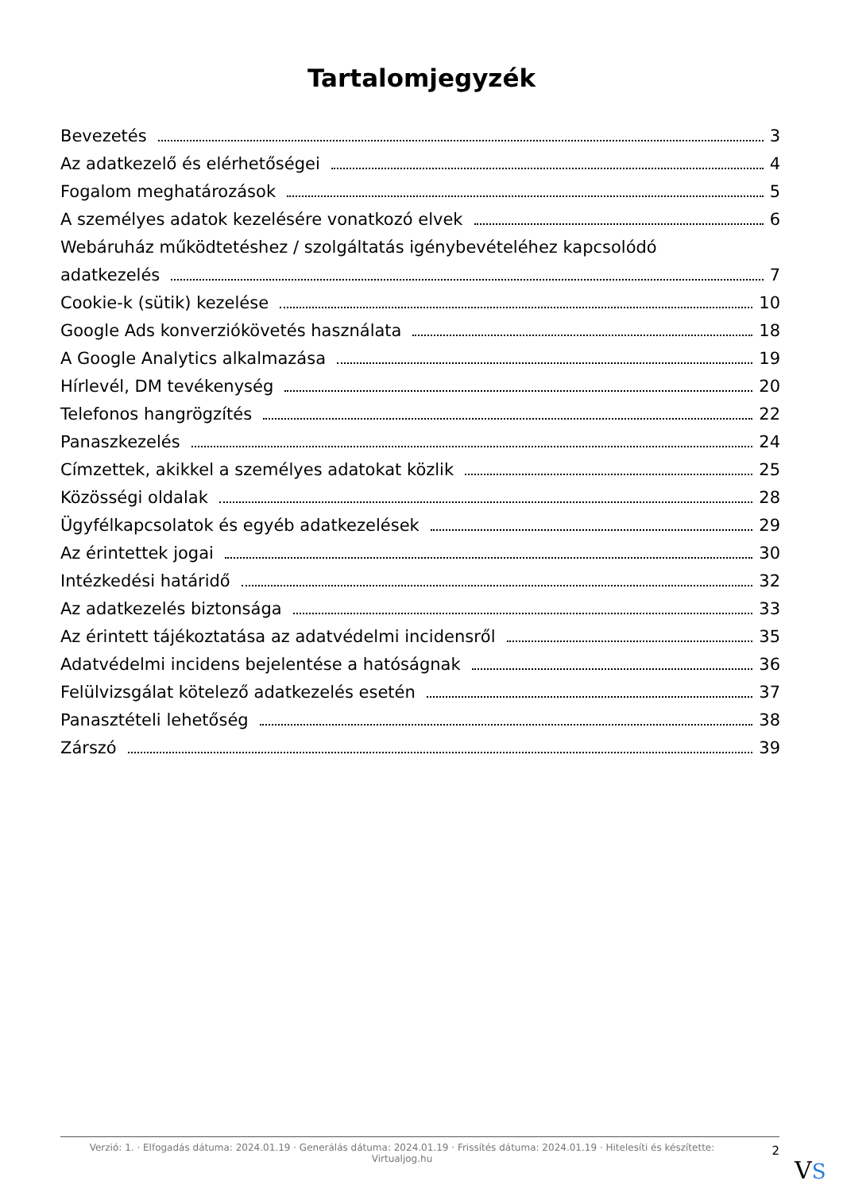Tartalomjegyzék
Bevezetés 3
Az adatkezelő és elérhetőségei 4
Fogalom meghatározások 5
A személyes adatok kezelésére vonatkozó elvek 6
Webáruház működtetéshez / szolgáltatás igénybevételéhez kapcsolódó
adatkezelés 7
Cookie-k (sütik) kezelése 10
Google Ads konverziókövetés használata 18
A Google Analytics alkalmazása 19
Hírlevél, DM tevékenység 20
Telefonos hangrögzítés 22
Panaszkezelés 24
Címzettek, akikkel a személyes adatokat közlik 25
Közösségi oldalak 28
Ügyfélkapcsolatok és egyéb adatkezelések 29
Az érintettek jogai 30
Intézkedési határidő 32
Az adatkezelés biztonsága 33
Az érintett tájékoztatása az adatvédelmi incidensről 35
Adatvédelmi incidens bejelentése a hatóságnak 36
Felülvizsgálat kötelező adatkezelés esetén 37
Panasztételi lehetőség 38
Zárszó 39
Verzió: 1. · Elfogadás dátuma: 2024.01.19 · Generálás dátuma: 2024.01.19 · Frissítés dátuma: 2024.01.19 · Hitelesíti és készítette: Virtualjog.hu
2
VS